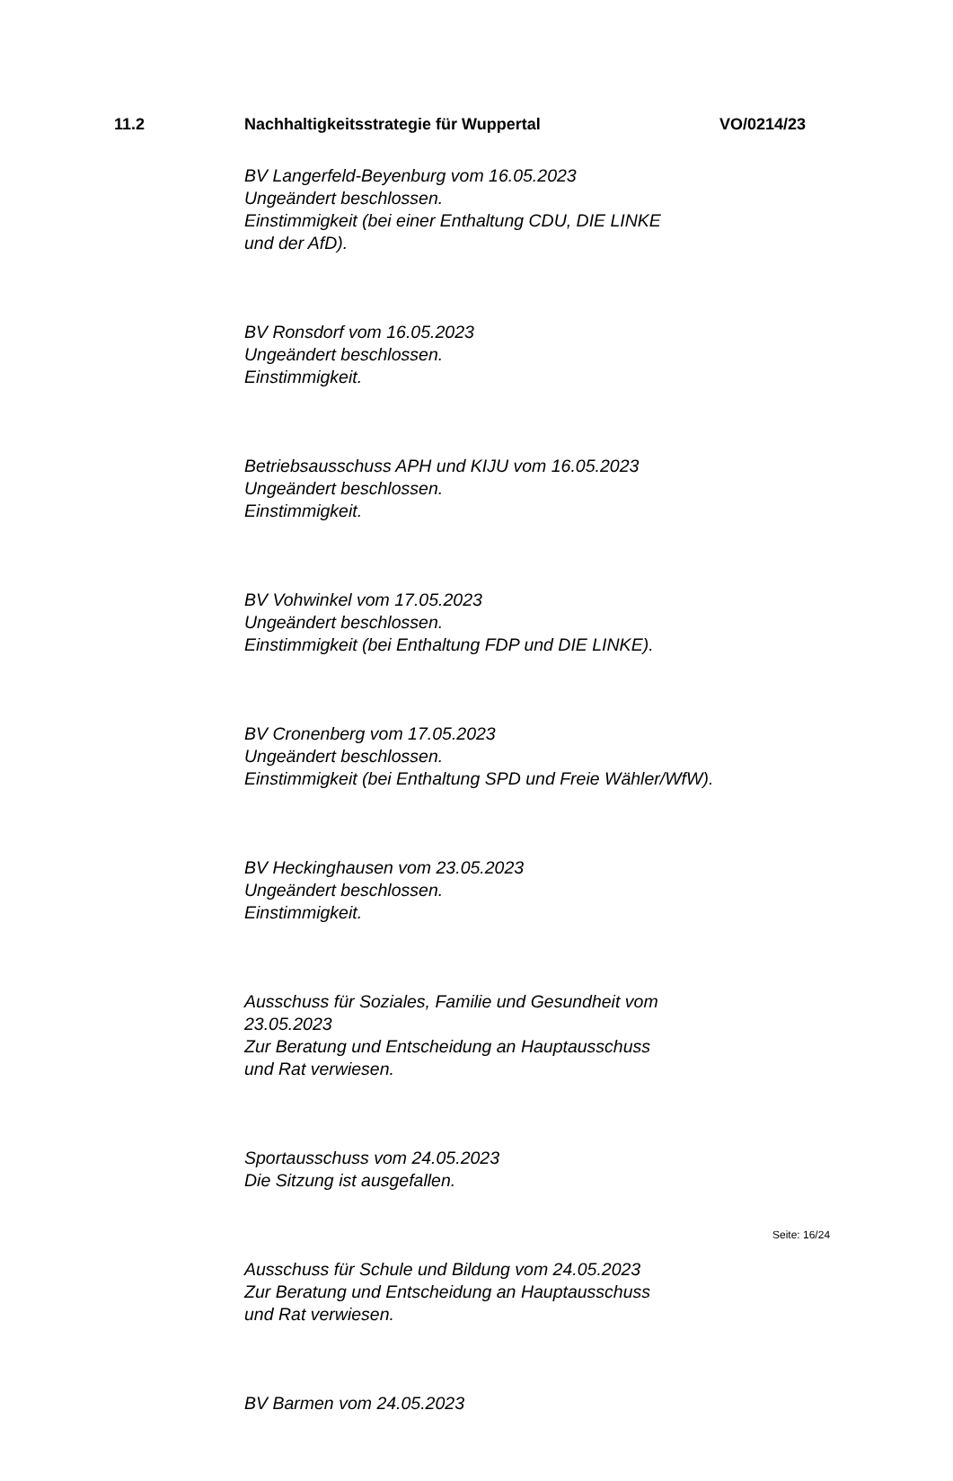11.2 Nachhaltigkeitsstrategie für Wuppertal VO/0214/23
BV Langerfeld-Beyenburg vom 16.05.2023
Ungeändert beschlossen.
Einstimmigkeit (bei einer Enthaltung CDU, DIE LINKE
und der AfD).
BV Ronsdorf vom 16.05.2023
Ungeändert beschlossen.
Einstimmigkeit.
Betriebsausschuss APH und KIJU vom 16.05.2023
Ungeändert beschlossen.
Einstimmigkeit.
BV Vohwinkel vom 17.05.2023
Ungeändert beschlossen.
Einstimmigkeit (bei Enthaltung FDP und DIE LINKE).
BV Cronenberg vom 17.05.2023
Ungeändert beschlossen.
Einstimmigkeit (bei Enthaltung SPD und Freie Wähler/WfW).
BV Heckinghausen vom 23.05.2023
Ungeändert beschlossen.
Einstimmigkeit.
Ausschuss für Soziales, Familie und Gesundheit vom
23.05.2023
Zur Beratung und Entscheidung an Hauptausschuss
und Rat verwiesen.
Sportausschuss vom 24.05.2023
Die Sitzung ist ausgefallen.
Ausschuss für Schule und Bildung vom 24.05.2023
Zur Beratung und Entscheidung an Hauptausschuss
und Rat verwiesen.
BV Barmen vom 24.05.2023
Seite: 16/24